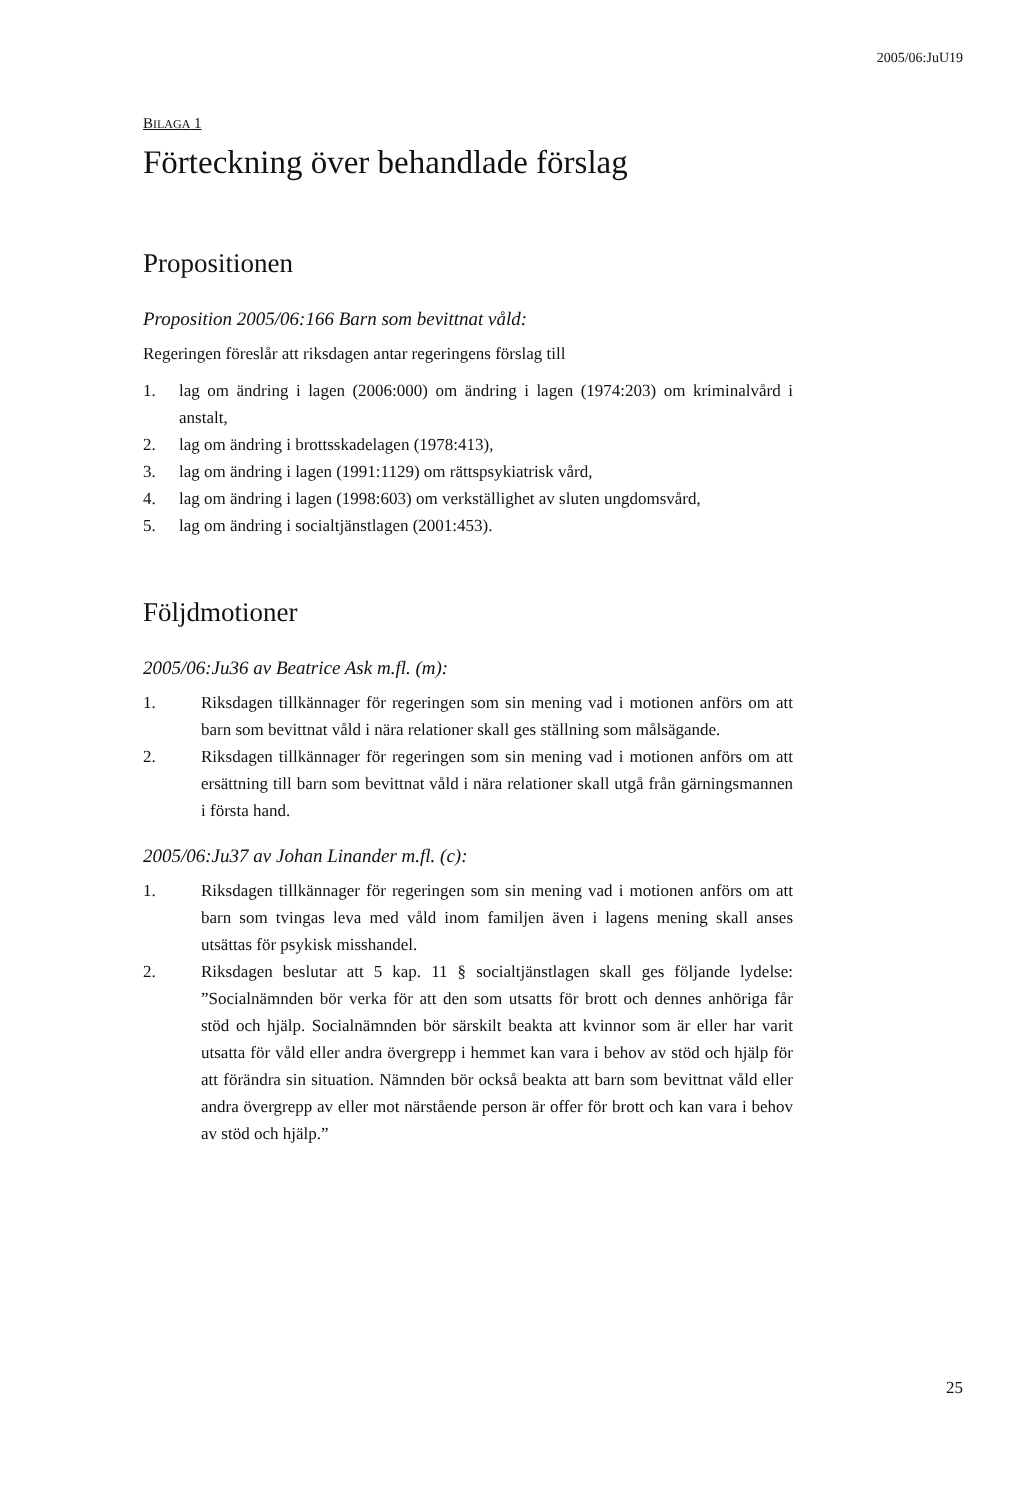2005/06:JuU19
BILAGA 1
Förteckning över behandlade förslag
Propositionen
Proposition 2005/06:166 Barn som bevittnat våld:
Regeringen föreslår att riksdagen antar regeringens förslag till
1. lag om ändring i lagen (2006:000) om ändring i lagen (1974:203) om kriminalvård i anstalt,
2. lag om ändring i brottsskadelagen (1978:413),
3. lag om ändring i lagen (1991:1129) om rättspsykiatrisk vård,
4. lag om ändring i lagen (1998:603) om verkställighet av sluten ungdomsvård,
5. lag om ändring i socialtjänstlagen (2001:453).
Följdmotioner
2005/06:Ju36 av Beatrice Ask m.fl. (m):
1. Riksdagen tillkännager för regeringen som sin mening vad i motionen anförs om att barn som bevittnat våld i nära relationer skall ges ställning som målsägande.
2. Riksdagen tillkännager för regeringen som sin mening vad i motionen anförs om att ersättning till barn som bevittnat våld i nära relationer skall utgå från gärningsmannen i första hand.
2005/06:Ju37 av Johan Linander m.fl. (c):
1. Riksdagen tillkännager för regeringen som sin mening vad i motionen anförs om att barn som tvingas leva med våld inom familjen även i lagens mening skall anses utsättas för psykisk misshandel.
2. Riksdagen beslutar att 5 kap. 11 § socialtjänstlagen skall ges följande lydelse: ”Socialnämnden bör verka för att den som utsatts för brott och dennes anhöriga får stöd och hjälp. Socialnämnden bör särskilt beakta att kvinnor som är eller har varit utsatta för våld eller andra övergrepp i hemmet kan vara i behov av stöd och hjälp för att förändra sin situation. Nämnden bör också beakta att barn som bevittnat våld eller andra övergrepp av eller mot närstående person är offer för brott och kan vara i behov av stöd och hjälp.”
25